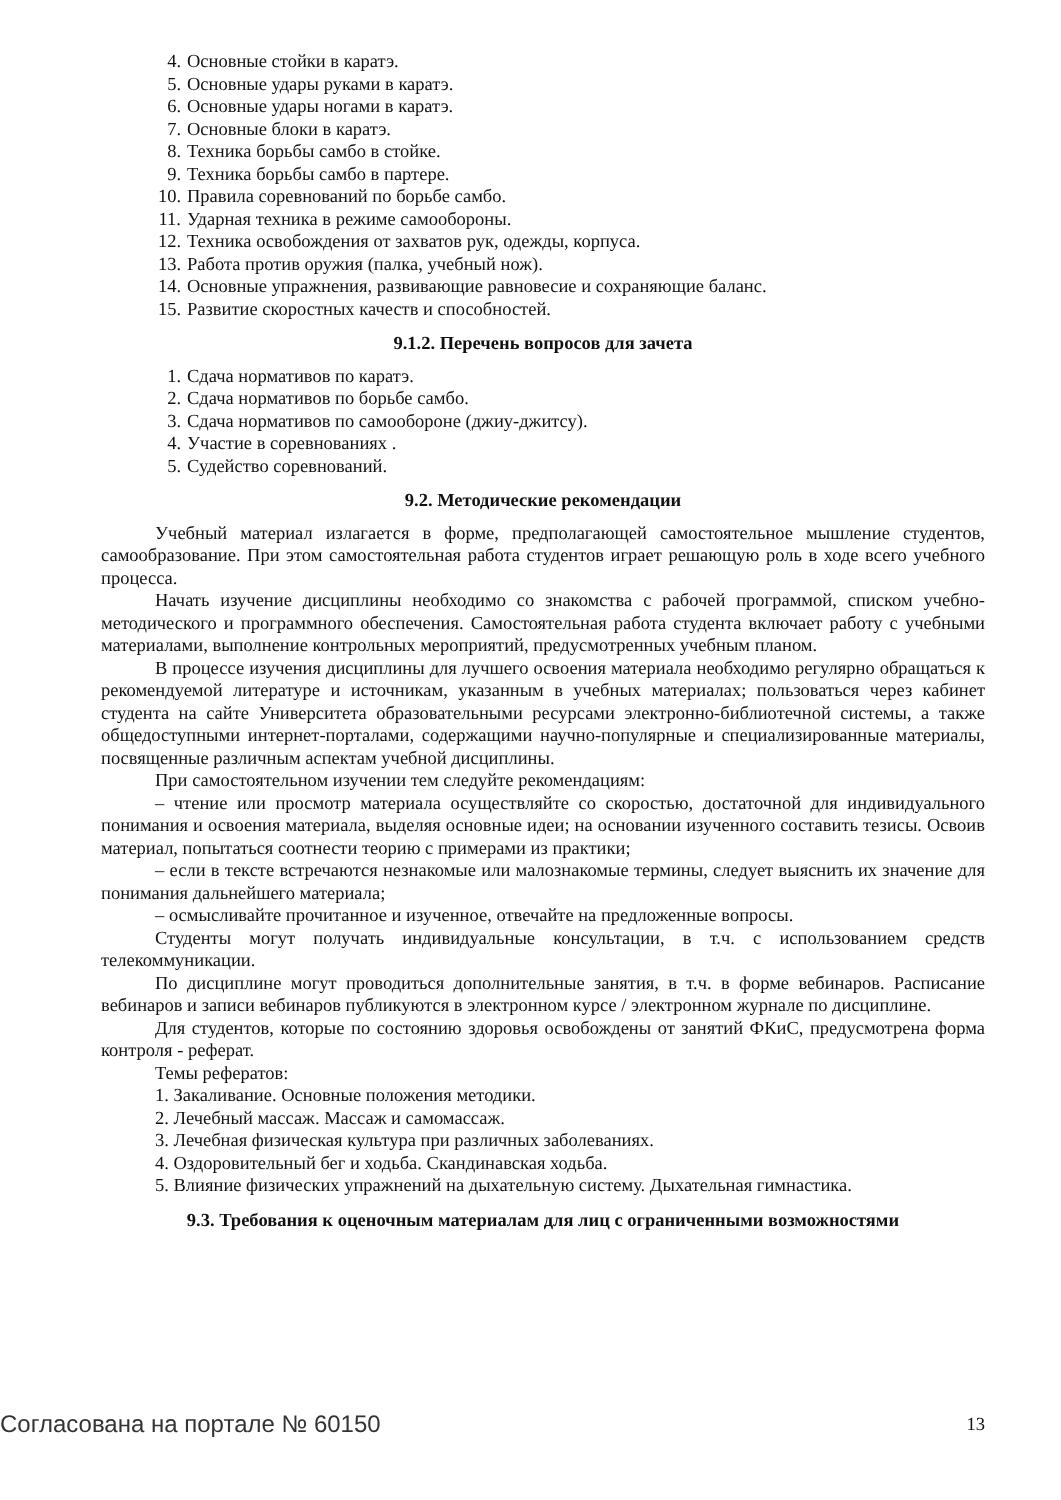4. Основные стойки в каратэ.
5. Основные удары руками в каратэ.
6. Основные удары ногами в каратэ.
7. Основные блоки в каратэ.
8. Техника борьбы самбо в стойке.
9. Техника борьбы самбо в партере.
10. Правила соревнований по борьбе самбо.
11. Ударная техника в режиме самообороны.
12. Техника освобождения от захватов рук, одежды, корпуса.
13. Работа против оружия (палка, учебный нож).
14. Основные упражнения, развивающие равновесие и сохраняющие баланс.
15. Развитие скоростных качеств и способностей.
9.1.2. Перечень вопросов для зачета
1. Сдача нормативов по каратэ.
2. Сдача нормативов по борьбе самбо.
3. Сдача нормативов по самообороне (джиу-джитсу).
4. Участие в соревнованиях .
5. Судейство соревнований.
9.2. Методические рекомендации
Учебный материал излагается в форме, предполагающей самостоятельное мышление студентов, самообразование. При этом самостоятельная работа студентов играет решающую роль в ходе всего учебного процесса.
Начать изучение дисциплины необходимо со знакомства с рабочей программой, списком учебно-методического и программного обеспечения. Самостоятельная работа студента включает работу с учебными материалами, выполнение контрольных мероприятий, предусмотренных учебным планом.
В процессе изучения дисциплины для лучшего освоения материала необходимо регулярно обращаться к рекомендуемой литературе и источникам, указанным в учебных материалах; пользоваться через кабинет студента на сайте Университета образовательными ресурсами электронно-библиотечной системы, а также общедоступными интернет-порталами, содержащими научно-популярные и специализированные материалы, посвященные различным аспектам учебной дисциплины.
При самостоятельном изучении тем следуйте рекомендациям:
– чтение или просмотр материала осуществляйте со скоростью, достаточной для индивидуального понимания и освоения материала, выделяя основные идеи; на основании изученного составить тезисы. Освоив материал, попытаться соотнести теорию с примерами из практики;
– если в тексте встречаются незнакомые или малознакомые термины, следует выяснить их значение для понимания дальнейшего материала;
– осмысливайте прочитанное и изученное, отвечайте на предложенные вопросы.
Студенты могут получать индивидуальные консультации, в т.ч. с использованием средств телекоммуникации.
По дисциплине могут проводиться дополнительные занятия, в т.ч. в форме вебинаров. Расписание вебинаров и записи вебинаров публикуются в электронном курсе / электронном журнале по дисциплине.
Для студентов, которые по состоянию здоровья освобождены от занятий ФКиС, предусмотрена форма контроля - реферат.
Темы рефератов:
1. Закаливание. Основные положения методики.
2. Лечебный массаж. Массаж и самомассаж.
3. Лечебная физическая культура при различных заболеваниях.
4. Оздоровительный бег и ходьба. Скандинавская ходьба.
5. Влияние физических упражнений на дыхательную систему. Дыхательная гимнастика.
9.3. Требования к оценочным материалам для лиц с ограниченными возможностями
Согласована на портале № 60150 13